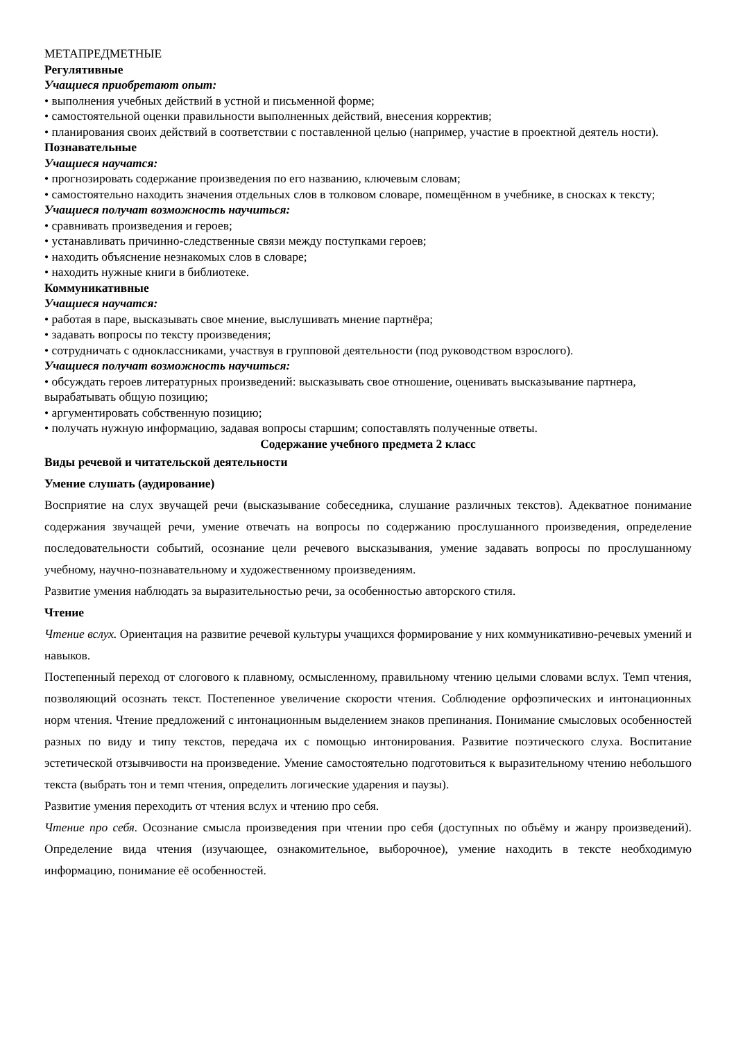МЕТАПРЕДМЕТНЫЕ
Регулятивные
Учащиеся приобретают опыт:
• выполнения учебных действий в устной и письменной форме;
• самостоятельной оценки правильности выполненных действий, внесения корректив;
• планирования своих действий в соответствии с поставленной целью (например, участие в проектной деятель ности).
Познавательные
Учащиеся научатся:
• прогнозировать содержание произведения по его названию, ключевым словам;
• самостоятельно находить значения отдельных слов в толковом словаре, помещённом в учебнике, в сносках к тексту;
Учащиеся получат возможность научиться:
• сравнивать произведения и героев;
• устанавливать причинно-следственные связи между поступками героев;
• находить объяснение незнакомых слов в словаре;
• находить нужные книги в библиотеке.
Коммуникативные
Учащиеся научатся:
• работая в паре, высказывать свое мнение, выслушивать мнение партнёра;
• задавать вопросы по тексту произведения;
• сотрудничать с одноклассниками, участвуя в групповой деятельности (под руководством взрослого).
Учащиеся получат возможность научиться:
• обсуждать героев литературных произведений: высказывать свое отношение, оценивать высказывание партнера, вырабатывать общую позицию;
• аргументировать собственную позицию;
• получать нужную информацию, задавая вопросы старшим; сопоставлять полученные ответы.
Содержание учебного предмета 2 класс
Виды речевой и читательской деятельности
Умение слушать (аудирование)
Восприятие на слух звучащей речи (высказывание собеседника, слушание различных текстов). Адекватное понимание содержания звучащей речи, умение отвечать на вопросы по содержанию прослушанного произведения, определение последовательности событий, осознание цели речевого высказывания, умение задавать вопросы по прослушанному учебному, научно-познавательному и художественному произведениям.
Развитие умения наблюдать за выразительностью речи, за особенностью авторского стиля.
Чтение
Чтение вслух. Ориентация на развитие речевой культуры учащихся формирование у них коммуникативно-речевых умений и навыков.
Постепенный переход от слогового к плавному, осмысленному, правильному чтению целыми словами вслух. Темп чтения, позволяющий осознать текст. Постепенное увеличение скорости чтения. Соблюдение орфоэпических и интонационных норм чтения. Чтение предложений с интонационным выделением знаков препинания. Понимание смысловых особенностей разных по виду и типу текстов, передача их с помощью интонирования. Развитие поэтического слуха. Воспитание эстетической отзывчивости на произведение. Умение самостоятельно подготовиться к выразительному чтению небольшого текста (выбрать тон и темп чтения, определить логические ударения и паузы).
Развитие умения переходить от чтения вслух и чтению про себя.
Чтение про себя. Осознание смысла произведения при чтении про себя (доступных по объёму и жанру произведений). Определение вида чтения (изучающее, ознакомительное, выборочное), умение находить в тексте необходимую информацию, понимание её особенностей.